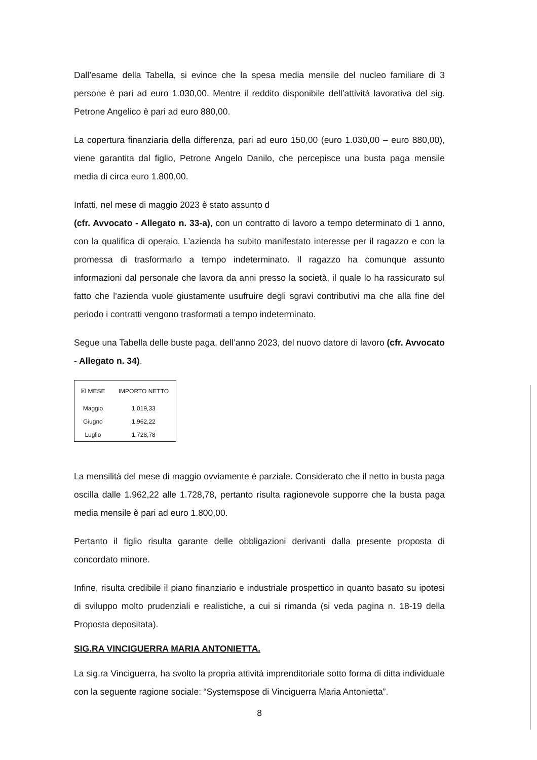Dall’esame della Tabella, si evince che la spesa media mensile del nucleo familiare di 3 persone è pari ad euro 1.030,00. Mentre il reddito disponibile dell’attività lavorativa del sig. Petrone Angelico è pari ad euro 880,00.
La copertura finanziaria della differenza, pari ad euro 150,00 (euro 1.030,00 – euro 880,00), viene garantita dal figlio, Petrone Angelo Danilo, che percepisce una busta paga mensile media di circa euro 1.800,00.
Infatti, nel mese di maggio 2023 è stato assunto d
(cfr. Avvocato - Allegato n. 33-a), con un contratto di lavoro a tempo determinato di 1 anno, con la qualifica di operaio. L’azienda ha subito manifestato interesse per il ragazzo e con la promessa di trasformarlo a tempo indeterminato. Il ragazzo ha comunque assunto informazioni dal personale che lavora da anni presso la società, il quale lo ha rassicurato sul fatto che l’azienda vuole giustamente usufruire degli sgravi contributivi ma che alla fine del periodo i contratti vengono trasformati a tempo indeterminato.
Segue una Tabella delle buste paga, dell’anno 2023, del nuovo datore di lavoro (cfr. Avvocato - Allegato n. 34).
| ☒ MESE | IMPORTO NETTO |
| --- | --- |
| Maggio | 1.019,33 |
| Giugno | 1.962,22 |
| Luglio | 1.728,78 |
La mensilità del mese di maggio ovviamente è parziale. Considerato che il netto in busta paga oscilla dalle 1.962,22 alle 1.728,78, pertanto risulta ragionevole supporre che la busta paga media mensile è pari ad euro 1.800,00.
Pertanto il figlio risulta garante delle obbligazioni derivanti dalla presente proposta di concordato minore.
Infine, risulta credibile il piano finanziario e industriale prospettico in quanto basato su ipotesi di sviluppo molto prudenziali e realistiche, a cui si rimanda (si veda pagina n. 18-19 della Proposta depositata).
SIG.RA VINCIGUERRA MARIA ANTONIETTA.
La sig.ra Vinciguerra, ha svolto la propria attività imprenditoriale sotto forma di ditta individuale con la seguente ragione sociale: “Systemspose di Vinciguerra Maria Antonietta”.
8